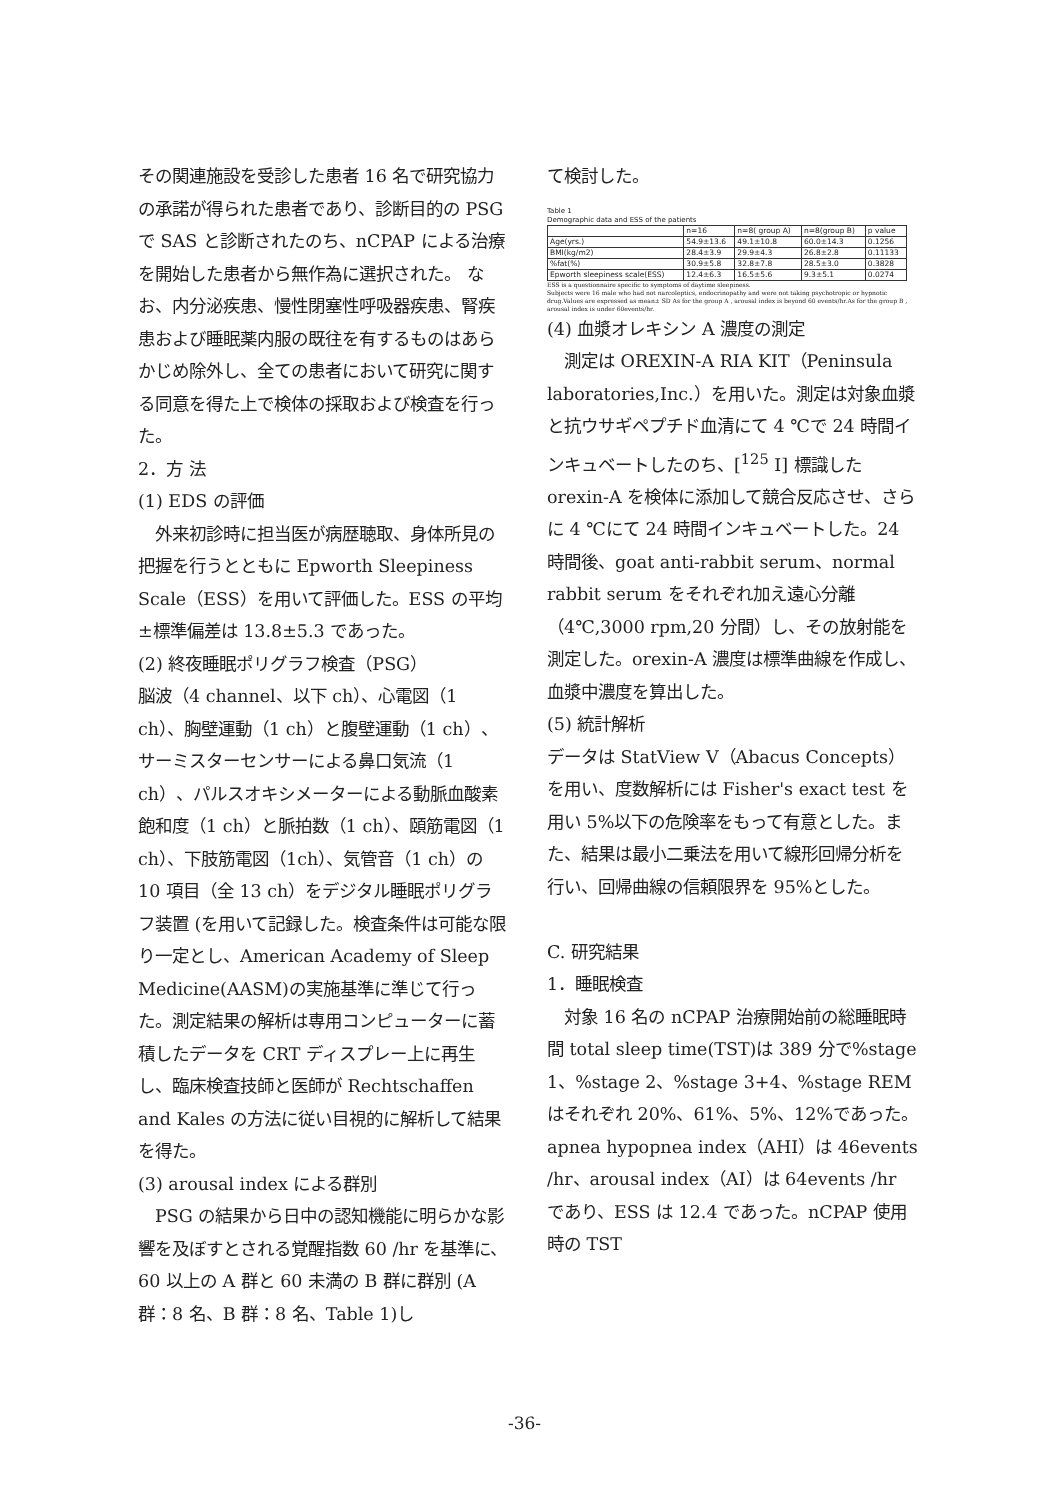その関連施設を受診した患者 16 名で研究協力の承諾が得られた患者であり、診断目的の PSG で SAS と診断されたのち、nCPAP による治療を開始した患者から無作為に選択された。 なお、内分泌疾患、慢性閉塞性呼吸器疾患、腎疾患および睡眠薬内服の既往を有するものはあらかじめ除外し、全ての患者において研究に関する同意を得た上で検体の採取および検査を行った。
2．方 法
(1) EDS の評価
　外来初診時に担当医が病歴聴取、身体所見の把握を行うとともに Epworth Sleepiness Scale（ESS）を用いて評価した。ESS の平均±標準偏差は 13.8±5.3 であった。
(2) 終夜睡眠ポリグラフ検査（PSG）
脳波（4 channel、以下 ch）、心電図（1 ch）、胸壁運動（1 ch）と腹壁運動（1 ch）、サーミスターセンサーによる鼻口気流（1 ch）、パルスオキシメーターによる動脈血酸素飽和度（1 ch）と脈拍数（1 ch）、頤筋電図（1 ch）、下肢筋電図（1ch）、気管音（1 ch）の 10 項目（全 13 ch）をデジタル睡眠ポリグラフ装置 (を用いて記録した。検査条件は可能な限り一定とし、American Academy of Sleep Medicine(AASM)の実施基準に準じて行った。測定結果の解析は専用コンピューターに蓄積したデータを CRT ディスプレー上に再生し、臨床検査技師と医師が Rechtschaffen and Kales の方法に従い目視的に解析して結果を得た。
(3) arousal index による群別
　PSG の結果から日中の認知機能に明らかな影響を及ぼすとされる覚醒指数 60 /hr を基準に、60 以上の A 群と 60 未満の B 群に群別 (A 群：8 名、B 群：8 名、Table 1)し
て検討した。
Table 1
Demographic data and ESS of the patients
| | n=16 | n=8( group A) | n=8(group B) | p value |
| --- | --- | --- | --- | --- |
| Age(yrs.) | 54.9±13.6 | 49.1±10.8 | 60.0±14.3 | 0.1256 |
| BMI(kg/m2) | 28.4±3.9 | 29.9±4.3 | 26.8±2.8 | 0.11133 |
| %fat(%) | 30.9±5.8 | 32.8±7.8 | 28.5±3.0 | 0.3828 |
| Epworth sleepiness scale(ESS) | 12.4±6.3 | 16.5±5.6 | 9.3±5.1 | 0.0274 |
ESS is a questionnaire specific to symptoms of daytime sleepiness.
Subjects were 16 male who had not narcoleptics, endocrinopathy and were not taking psychotropic or hypnotic drug.Values are expressed as mean± SD As for the group A , arousal index is beyond 60 events/hr.As for the group B , arousal index is under 60events/hr.
(4) 血漿オレキシン A 濃度の測定
　測定は OREXIN-A RIA KIT（Peninsula laboratories,Inc.）を用いた。測定は対象血漿と抗ウサギペプチド血清にて 4 ℃で 24 時間インキュベートしたのち、[<sup>125</sup> I] 標識した orexin-A を検体に添加して競合反応させ、さらに 4 ℃にて 24 時間インキュベートした。24 時間後、goat anti-rabbit serum、normal rabbit serum をそれぞれ加え遠心分離（4℃,3000 rpm,20 分間）し、その放射能を測定した。orexin-A 濃度は標準曲線を作成し、血漿中濃度を算出した。
(5) 統計解析
データは StatView V（Abacus Concepts）を用い、度数解析には Fisher's exact test を用い 5%以下の危険率をもって有意とした。また、結果は最小二乗法を用いて線形回帰分析を行い、回帰曲線の信頼限界を 95%とした。
C. 研究結果
1．睡眠検査
　対象 16 名の nCPAP 治療開始前の総睡眠時間 total sleep time(TST)は 389 分で%stage 1、%stage 2、%stage 3+4、%stage REM はそれぞれ 20%、61%、5%、12%であった。apnea hypopnea index（AHI）は 46events /hr、arousal index（AI）は 64events /hr であり、ESS は 12.4 であった。nCPAP 使用時の TST
-36-